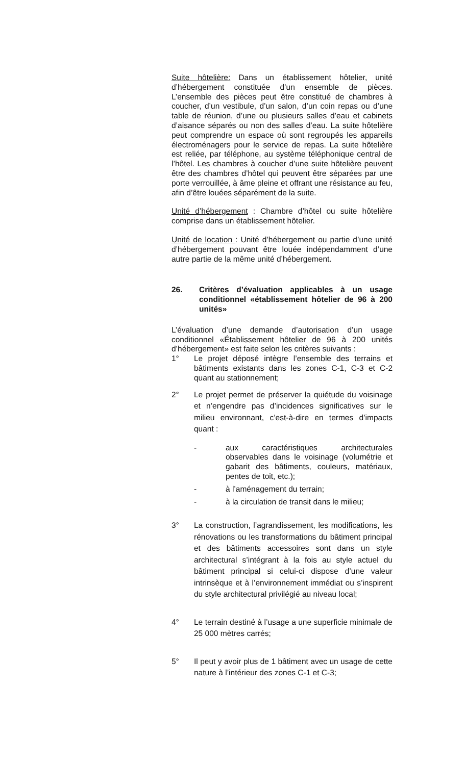Suite hôtelière: Dans un établissement hôtelier, unité d’hébergement constituée d’un ensemble de pièces. L’ensemble des pièces peut être constitué de chambres à coucher, d’un vestibule, d’un salon, d’un coin repas ou d’une table de réunion, d’une ou plusieurs salles d’eau et cabinets d’aisance séparés ou non des salles d’eau. La suite hôtelière peut comprendre un espace où sont regroupés les appareils électroménagers pour le service de repas. La suite hôtelière est reliée, par téléphone, au système téléphonique central de l’hôtel. Les chambres à coucher d’une suite hôtelière peuvent être des chambres d’hôtel qui peuvent être séparées par une porte verrouillée, à âme pleine et offrant une résistance au feu, afin d’être louées séparément de la suite.
Unité d’hébergement : Chambre d’hôtel ou suite hôtelière comprise dans un établissement hôtelier.
Unité de location : Unité d’hébergement ou partie d’une unité d’hébergement pouvant être louée indépendamment d’une autre partie de la même unité d’hébergement.
26. Critères d’évaluation applicables à un usage conditionnel «établissement hôtelier de 96 à 200 unités»
L’évaluation d’une demande d’autorisation d’un usage conditionnel «Établissement hôtelier de 96 à 200 unités d’hébergement» est faite selon les critères suivants :
1° Le projet déposé intègre l’ensemble des terrains et bâtiments existants dans les zones C-1, C-3 et C-2 quant au stationnement;
2° Le projet permet de préserver la quiétude du voisinage et n’engendre pas d’incidences significatives sur le milieu environnant, c’est-à-dire en termes d’impacts quant :
- aux caractéristiques architecturales observables dans le voisinage (volumétrie et gabarit des bâtiments, couleurs, matériaux, pentes de toit, etc.);
- à l’aménagement du terrain;
- à la circulation de transit dans le milieu;
3° La construction, l’agrandissement, les modifications, les rénovations ou les transformations du bâtiment principal et des bâtiments accessoires sont dans un style architectural s’intégrant à la fois au style actuel du bâtiment principal si celui-ci dispose d’une valeur intrinsèque et à l’environnement immédiat ou s’inspirent du style architectural privilégié au niveau local;
4° Le terrain destiné à l’usage a une superficie minimale de 25 000 mètres carrés;
5° Il peut y avoir plus de 1 bâtiment avec un usage de cette nature à l’intérieur des zones C-1 et C-3;